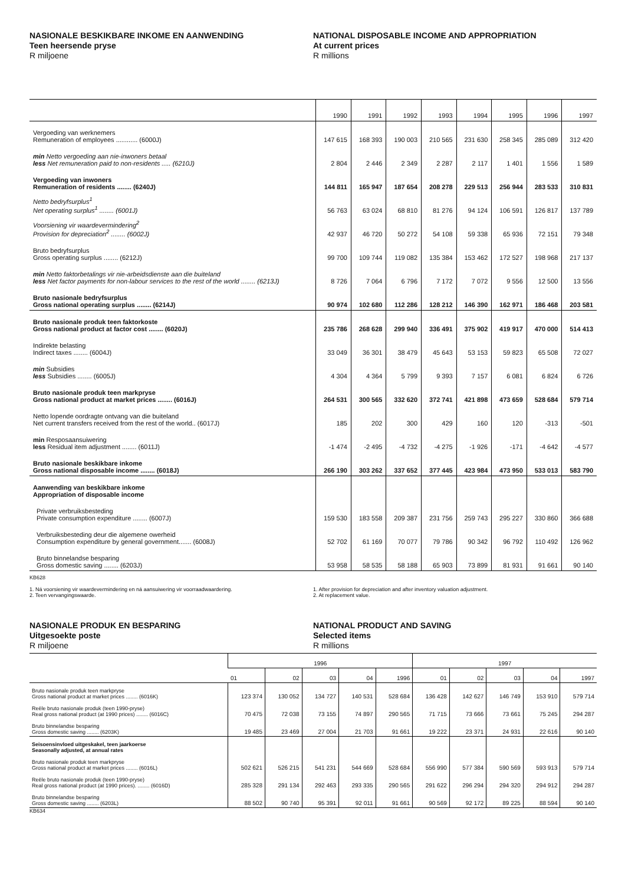NASIONALE BESKIKBARE INKOME EN AANWENDING
Teen heersende pryse
R miljoene
NATIONAL DISPOSABLE INCOME AND APPROPRIATION
At current prices
R millions
| | 1990 | 1991 | 1992 | 1993 | 1994 | 1995 | 1996 | 1997 |
| --- | --- | --- | --- | --- | --- | --- | --- | --- |
| Vergoeding van werknemers Remuneration of employees ............ (6000J) | 147 615 | 168 393 | 190 003 | 210 565 | 231 630 | 258 345 | 285 089 | 312 420 |
| min Netto vergoeding aan nie-inwoners betaal less Net remuneration paid to non-residents ..... (6210J) | 2 804 | 2 446 | 2 349 | 2 287 | 2 117 | 1 401 | 1 556 | 1 589 |
| Vergoeding van inwoners Remuneration of residents ........ (6240J) | 144 811 | 165 947 | 187 654 | 208 278 | 229 513 | 256 944 | 283 533 | 310 831 |
| Netto bedryfsurplus<sup>1</sup> Net operating surplus<sup>1</sup> ........ (6001J) | 56 763 | 63 024 | 68 810 | 81 276 | 94 124 | 106 591 | 126 817 | 137 789 |
| Voorsiening vir waardevermindering<sup>2</sup> Provision for depreciation<sup>2</sup> ........ (6002J) | 42 937 | 46 720 | 50 272 | 54 108 | 59 338 | 65 936 | 72 151 | 79 348 |
| Bruto bedryfsurplus Gross operating surplus ........ (6212J) | 99 700 | 109 744 | 119 082 | 135 384 | 153 462 | 172 527 | 198 968 | 217 137 |
| min Netto faktorbetalings vir nie-arbeidsdienste aan die buiteland less Net factor payments for non-labour services to the rest of the world ........ (6213J) | 8 726 | 7 064 | 6 796 | 7 172 | 7 072 | 9 556 | 12 500 | 13 556 |
| Bruto nasionale bedryfsurplus Gross national operating surplus ........ (6214J) | 90 974 | 102 680 | 112 286 | 128 212 | 146 390 | 162 971 | 186 468 | 203 581 |
| Bruto nasionale produk teen faktorkoste Gross national product at factor cost ........ (6020J) | 235 786 | 268 628 | 299 940 | 336 491 | 375 902 | 419 917 | 470 000 | 514 413 |
| Indirekte belasting Indirect taxes ........ (6004J) | 33 049 | 36 301 | 38 479 | 45 643 | 53 153 | 59 823 | 65 508 | 72 027 |
| min Subsidies less Subsidies ........ (6005J) | 4 304 | 4 364 | 5 799 | 9 393 | 7 157 | 6 081 | 6 824 | 6 726 |
| Bruto nasionale produk teen markpryse Gross national product at market prices ........ (6016J) | 264 531 | 300 565 | 332 620 | 372 741 | 421 898 | 473 659 | 528 684 | 579 714 |
| Netto lopende oordragte ontvang van die buiteland Net current transfers received from the rest of the world.. (6017J) | 185 | 202 | 300 | 429 | 160 | 120 | -313 | -501 |
| min Resposaansuiwering less Residual item adjustment ........ (6011J) | -1 474 | -2 495 | -4 732 | -4 275 | -1 926 | -171 | -4 642 | -4 577 |
| Bruto nasionale beskikbare inkome Gross national disposable income ........ (6018J) | 266 190 | 303 262 | 337 652 | 377 445 | 423 984 | 473 950 | 533 013 | 583 790 |
| Aanwending van beskikbare inkome Appropriation of disposable income | | | | | | | | |
| Private verbruiksbesteding Private consumption expenditure ........ (6007J) | 159 530 | 183 558 | 209 387 | 231 756 | 259 743 | 295 227 | 330 860 | 366 688 |
| Verbruiksbesteding deur die algemene owerheid Consumption expenditure by general government....... (6008J) | 52 702 | 61 169 | 70 077 | 79 786 | 90 342 | 96 792 | 110 492 | 126 962 |
| Bruto binnelandse besparing Gross domestic saving ........ (6203J) | 53 958 | 58 535 | 58 188 | 65 903 | 73 899 | 81 931 | 91 661 | 90 140 |
KB628
1. Ná voorsiening vir waardevermindering en ná aansuiwering vir voorraadwaardering.
2. Teen vervangingswaarde.
1. After provision for depreciation and after inventory valuation adjustment.
2. At replacement value.
NASIONALE PRODUK EN BESPARING
Uitgesoekte poste
R miljoene
NATIONAL PRODUCT AND SAVING
Selected items
R millions
| | 1996 | | | | | 1997 | | | | |
| --- | --- | --- | --- | --- | --- | --- | --- | --- | --- | --- |
| | 01 | 02 | 03 | 04 | 1996 | 01 | 02 | 03 | 04 | 1997 |
| Bruto nasionale produk teen markpryse Gross national product at market prices ........ (6016K) | 123 374 | 130 052 | 134 727 | 140 531 | 528 684 | 136 428 | 142 627 | 146 749 | 153 910 | 579 714 |
| Reële bruto nasionale produk (teen 1990-pryse) Real gross national product (at 1990 prices) ........ (6016C) | 70 475 | 72 038 | 73 155 | 74 897 | 290 565 | 71 715 | 73 666 | 73 661 | 75 245 | 294 287 |
| Bruto binnelandse besparing Gross domestic saving ........ (6203K) | 19 485 | 23 469 | 27 004 | 21 703 | 91 661 | 19 222 | 23 371 | 24 931 | 22 616 | 90 140 |
| Seisoensinvloed uitgeskakel, teen jaarkoerse Seasonally adjusted, at annual rates | | | | | | | | | | |
| Bruto nasionale produk teen markpryse Gross national product at market prices ........ (6016L) | 502 621 | 526 215 | 541 231 | 544 669 | 528 684 | 556 990 | 577 384 | 590 569 | 593 913 | 579 714 |
| Reële bruto nasionale produk (teen 1990-pryse) Real gross national product (at 1990 prices). ........ (6016D) | 285 328 | 291 134 | 292 463 | 293 335 | 290 565 | 291 622 | 296 294 | 294 320 | 294 912 | 294 287 |
| Bruto binnelandse besparing Gross domestic saving ........ (6203L) | 88 502 | 90 740 | 95 391 | 92 011 | 91 661 | 90 569 | 92 172 | 89 225 | 88 594 | 90 140 |
KB634